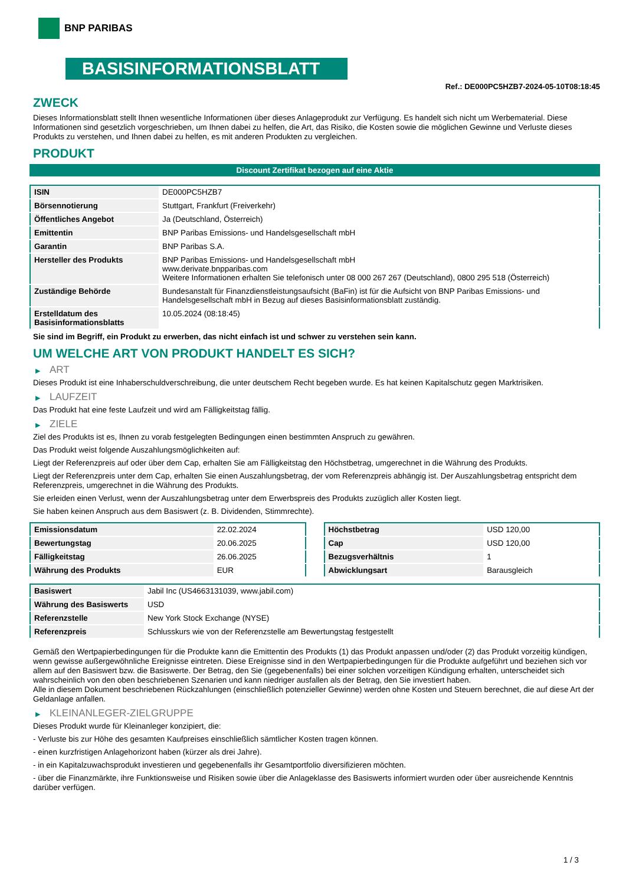BNP PARIBAS
BASISINFORMATIONSBLATT
Ref.: DE000PC5HZB7-2024-05-10T08:18:45
ZWECK
Dieses Informationsblatt stellt Ihnen wesentliche Informationen über dieses Anlageprodukt zur Verfügung. Es handelt sich nicht um Werbematerial. Diese Informationen sind gesetzlich vorgeschrieben, um Ihnen dabei zu helfen, die Art, das Risiko, die Kosten sowie die möglichen Gewinne und Verluste dieses Produkts zu verstehen, und Ihnen dabei zu helfen, es mit anderen Produkten zu vergleichen.
PRODUKT
Discount Zertifikat bezogen auf eine Aktie
| ISIN | DE000PC5HZB7 |
| Börsennotierung | Stuttgart, Frankfurt (Freiverkehr) |
| Öffentliches Angebot | Ja (Deutschland, Österreich) |
| Emittentin | BNP Paribas Emissions- und Handelsgesellschaft mbH |
| Garantin | BNP Paribas S.A. |
| Hersteller des Produkts | BNP Paribas Emissions- und Handelsgesellschaft mbH www.derivate.bnpparibas.com Weitere Informationen erhalten Sie telefonisch unter 08 000 267 267 (Deutschland), 0800 295 518 (Österreich) |
| Zuständige Behörde | Bundesanstalt für Finanzdienstleistungsaufsicht (BaFin) ist für die Aufsicht von BNP Paribas Emissions- und Handelsgesellschaft mbH in Bezug auf dieses Basisinformationsblatt zuständig. |
| Erstelldatum des Basisinformationsblatts | 10.05.2024 (08:18:45) |
Sie sind im Begriff, ein Produkt zu erwerben, das nicht einfach ist und schwer zu verstehen sein kann.
UM WELCHE ART VON PRODUKT HANDELT ES SICH?
▶ ART
Dieses Produkt ist eine Inhaberschuldverschreibung, die unter deutschem Recht begeben wurde. Es hat keinen Kapitalschutz gegen Marktrisiken.
▶ LAUFZEIT
Das Produkt hat eine feste Laufzeit und wird am Fälligkeitstag fällig.
▶ ZIELE
Ziel des Produkts ist es, Ihnen zu vorab festgelegten Bedingungen einen bestimmten Anspruch zu gewähren.
Das Produkt weist folgende Auszahlungsmöglichkeiten auf:
Liegt der Referenzpreis auf oder über dem Cap, erhalten Sie am Fälligkeitstag den Höchstbetrag, umgerechnet in die Währung des Produkts.
Liegt der Referenzpreis unter dem Cap, erhalten Sie einen Auszahlungsbetrag, der vom Referenzpreis abhängig ist. Der Auszahlungsbetrag entspricht dem Referenzpreis, umgerechnet in die Währung des Produkts.
Sie erleiden einen Verlust, wenn der Auszahlungsbetrag unter dem Erwerbspreis des Produkts zuzüglich aller Kosten liegt.
Sie haben keinen Anspruch aus dem Basiswert (z. B. Dividenden, Stimmrechte).
| Emissionsdatum | 22.02.2024 |
| Bewertungstag | 20.06.2025 |
| Fälligkeitstag | 26.06.2025 |
| Währung des Produkts | EUR |
| Höchstbetrag | USD 120,00 |
| Cap | USD 120,00 |
| Bezugsverhältnis | 1 |
| Abwicklungsart | Barausgleich |
| Basiswert | Jabil Inc (US4663131039, www.jabil.com) |
| Währung des Basiswerts | USD |
| Referenzstelle | New York Stock Exchange (NYSE) |
| Referenzpreis | Schlusskurs wie von der Referenzstelle am Bewertungstag festgestellt |
Gemäß den Wertpapierbedingungen für die Produkte kann die Emittentin des Produkts (1) das Produkt anpassen und/oder (2) das Produkt vorzeitig kündigen, wenn gewisse außergewöhnliche Ereignisse eintreten. Diese Ereignisse sind in den Wertpapierbedingungen für die Produkte aufgeführt und beziehen sich vor allem auf den Basiswert bzw. die Basiswerte. Der Betrag, den Sie (gegebenenfalls) bei einer solchen vorzeitigen Kündigung erhalten, unterscheidet sich wahrscheinlich von den oben beschriebenen Szenarien und kann niedriger ausfallen als der Betrag, den Sie investiert haben.
Alle in diesem Dokument beschriebenen Rückzahlungen (einschließlich potenzieller Gewinne) werden ohne Kosten und Steuern berechnet, die auf diese Art der Geldanlage anfallen.
▶ KLEINANLEGER-ZIELGRUPPE
Dieses Produkt wurde für Kleinanleger konzipiert, die:
- Verluste bis zur Höhe des gesamten Kaufpreises einschließlich sämtlicher Kosten tragen können.
- einen kurzfristigen Anlagehorizont haben (kürzer als drei Jahre).
- in ein Kapitalzuwachsprodukt investieren und gegebenenfalls ihr Gesamtportfolio diversifizieren möchten.
- über die Finanzmärkte, ihre Funktionsweise und Risiken sowie über die Anlageklasse des Basiswerts informiert wurden oder über ausreichende Kenntnis darüber verfügen.
1 / 3